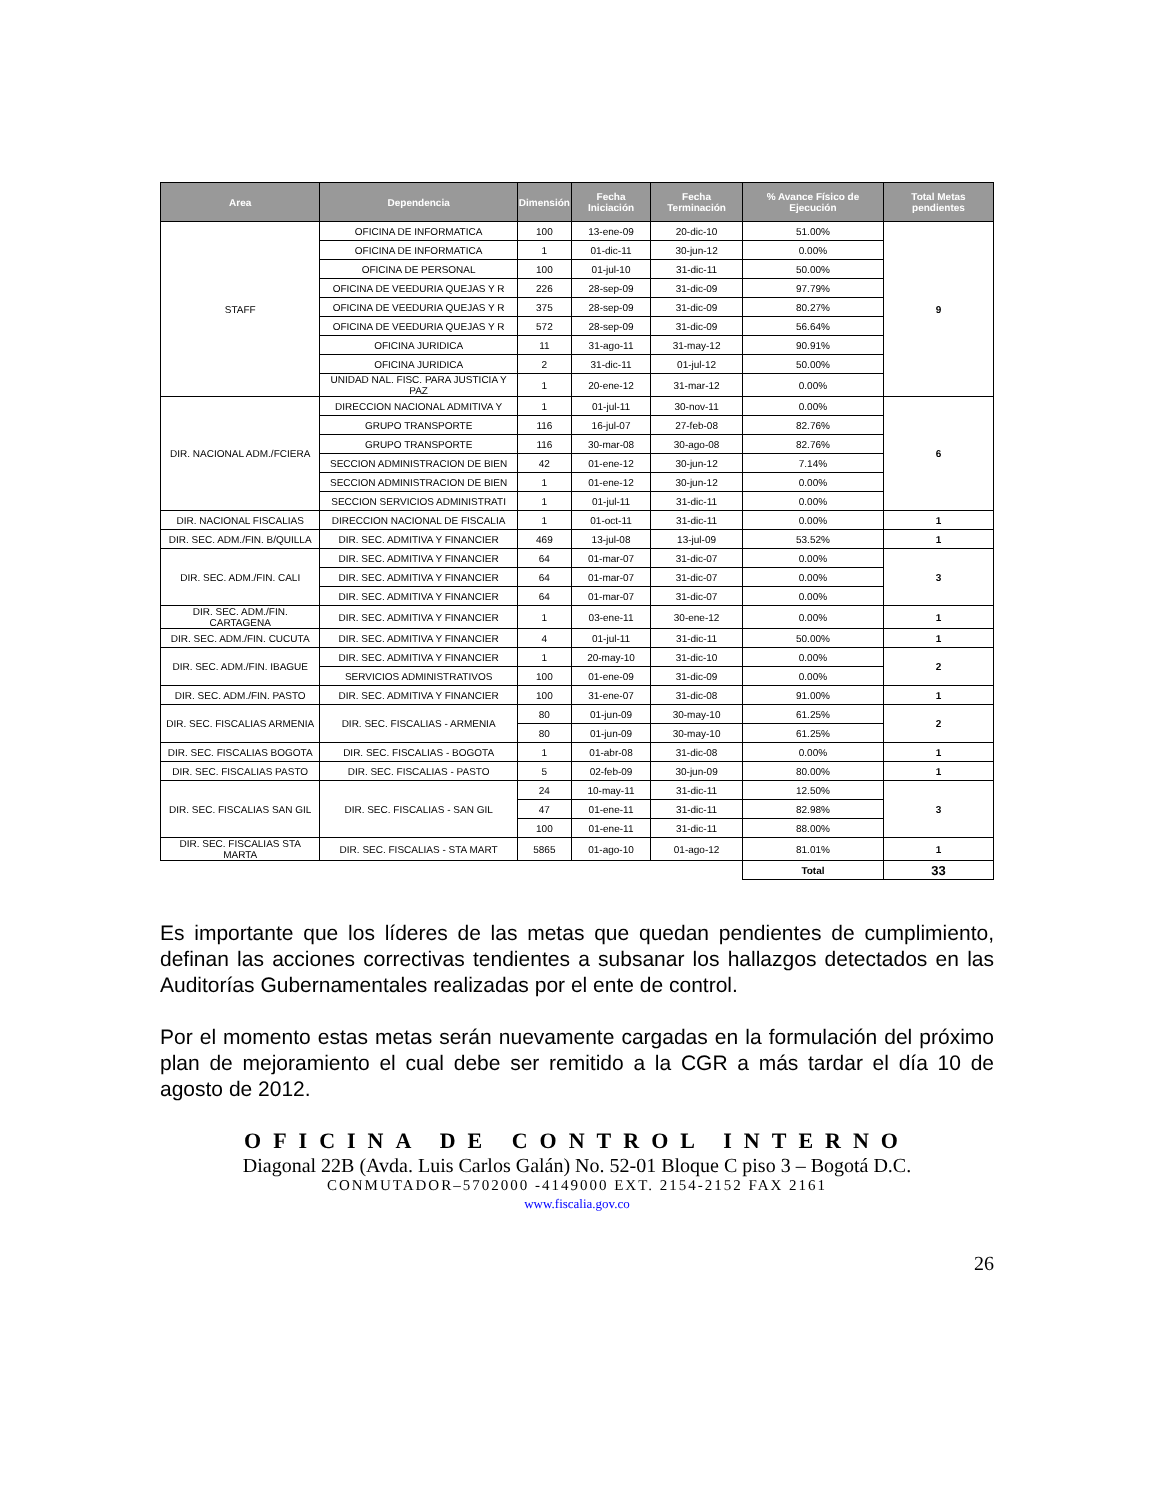| Area | Dependencia | Dimensión | Fecha Iniciación | Fecha Terminación | % Avance Físico de Ejecución | Total Metas pendientes |
| --- | --- | --- | --- | --- | --- | --- |
| STAFF | OFICINA DE INFORMATICA | 100 | 13-ene-09 | 20-dic-10 | 51.00% | 9 |
| | OFICINA DE INFORMATICA | 1 | 01-dic-11 | 30-jun-12 | 0.00% | |
| | OFICINA DE PERSONAL | 100 | 01-jul-10 | 31-dic-11 | 50.00% | |
| | OFICINA DE VEEDURIA QUEJAS Y R | 226 | 28-sep-09 | 31-dic-09 | 97.79% | |
| | OFICINA DE VEEDURIA QUEJAS Y R | 375 | 28-sep-09 | 31-dic-09 | 80.27% | |
| | OFICINA DE VEEDURIA QUEJAS Y R | 572 | 28-sep-09 | 31-dic-09 | 56.64% | |
| | OFICINA JURIDICA | 11 | 31-ago-11 | 31-may-12 | 90.91% | |
| | OFICINA JURIDICA | 2 | 31-dic-11 | 01-jul-12 | 50.00% | |
| | UNIDAD NAL. FISC. PARA JUSTICIA Y PAZ | 1 | 20-ene-12 | 31-mar-12 | 0.00% | |
| DIR. NACIONAL ADM./FCIERA | DIRECCION NACIONAL ADMITIVA Y | 1 | 01-jul-11 | 30-nov-11 | 0.00% | 6 |
| | GRUPO TRANSPORTE | 116 | 16-jul-07 | 27-feb-08 | 82.76% | |
| | GRUPO TRANSPORTE | 116 | 30-mar-08 | 30-ago-08 | 82.76% | |
| | SECCION ADMINISTRACION DE BIEN | 42 | 01-ene-12 | 30-jun-12 | 7.14% | |
| | SECCION ADMINISTRACION DE BIEN | 1 | 01-ene-12 | 30-jun-12 | 0.00% | |
| | SECCION SERVICIOS ADMINISTRATI | 1 | 01-jul-11 | 31-dic-11 | 0.00% | |
| DIR. NACIONAL FISCALIAS | DIRECCION NACIONAL DE FISCALIA | 1 | 01-oct-11 | 31-dic-11 | 0.00% | 1 |
| DIR. SEC. ADM./FIN. B/QUILLA | DIR. SEC. ADMITIVA Y FINANCIER | 469 | 13-jul-08 | 13-jul-09 | 53.52% | 1 |
| DIR. SEC. ADM./FIN. CALI | DIR. SEC. ADMITIVA Y FINANCIER | 64 | 01-mar-07 | 31-dic-07 | 0.00% | 3 |
| | DIR. SEC. ADMITIVA Y FINANCIER | 64 | 01-mar-07 | 31-dic-07 | 0.00% | |
| | DIR. SEC. ADMITIVA Y FINANCIER | 64 | 01-mar-07 | 31-dic-07 | 0.00% | |
| DIR. SEC. ADM./FIN. CARTAGENA | DIR. SEC. ADMITIVA Y FINANCIER | 1 | 03-ene-11 | 30-ene-12 | 0.00% | 1 |
| DIR. SEC. ADM./FIN. CUCUTA | DIR. SEC. ADMITIVA Y FINANCIER | 4 | 01-jul-11 | 31-dic-11 | 50.00% | 1 |
| DIR. SEC. ADM./FIN. IBAGUE | DIR. SEC. ADMITIVA Y FINANCIER | 1 | 20-may-10 | 31-dic-10 | 0.00% | 2 |
| | SERVICIOS ADMINISTRATIVOS | 100 | 01-ene-09 | 31-dic-09 | 0.00% | |
| DIR. SEC. ADM./FIN. PASTO | DIR. SEC. ADMITIVA Y FINANCIER | 100 | 31-ene-07 | 31-dic-08 | 91.00% | 1 |
| DIR. SEC. FISCALIAS ARMENIA | DIR. SEC. FISCALIAS - ARMENIA | 80 | 01-jun-09 | 30-may-10 | 61.25% | 2 |
| | | 80 | 01-jun-09 | 30-may-10 | 61.25% | |
| DIR. SEC. FISCALIAS BOGOTA | DIR. SEC. FISCALIAS - BOGOTA | 1 | 01-abr-08 | 31-dic-08 | 0.00% | 1 |
| DIR. SEC. FISCALIAS PASTO | DIR. SEC. FISCALIAS - PASTO | 5 | 02-feb-09 | 30-jun-09 | 80.00% | 1 |
| DIR. SEC. FISCALIAS SAN GIL | DIR. SEC. FISCALIAS - SAN GIL | 24 | 10-may-11 | 31-dic-11 | 12.50% | 3 |
| | | 47 | 01-ene-11 | 31-dic-11 | 82.98% | |
| | | 100 | 01-ene-11 | 31-dic-11 | 88.00% | |
| DIR. SEC. FISCALIAS STA MARTA | DIR. SEC. FISCALIAS - STA MART | 5865 | 01-ago-10 | 01-ago-12 | 81.01% | 1 |
| | | | | | Total | 33 |
Es importante que los líderes de las metas que quedan pendientes de cumplimiento, definan las acciones correctivas tendientes a subsanar los hallazgos detectados en las Auditorías Gubernamentales realizadas por el ente de control.
Por el momento estas metas serán nuevamente cargadas en la formulación del próximo plan de mejoramiento el cual debe ser remitido a la CGR a más tardar el día 10 de agosto de 2012.
OFICINA DE CONTROL INTERNO
Diagonal 22B (Avda. Luis Carlos Galán) No. 52-01 Bloque C piso 3 – Bogotá D.C.
CONMUTADOR–5702000 -4149000 EXT. 2154-2152 FAX 2161
www.fiscalia.gov.co
26